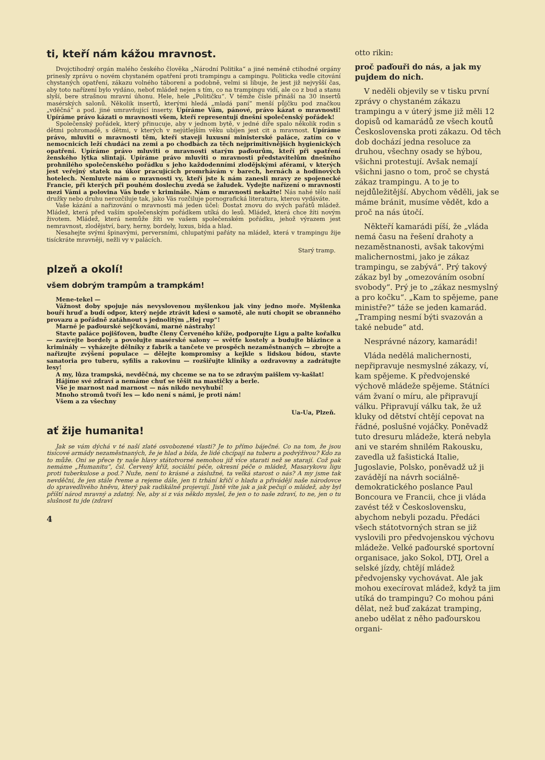ti, kteří nám kážou mravnost.
Dvojctihodný orgán malého českého člověka „Národní Politika“ a jiné neméně ctihodné orgány prinesly zprávu o novém chystaném opatření proti trampingu a campingu. Politicka vedle citování chystaných opatření, zákazu volného táborení a podobně, velmi si libuje, že jest již nejvyšší čas, aby toto nařízení bylo vydáno, neboť mládež nejen s tím, co na trampingu vidí, ale co z bud a stanu slyší, bere strašnou mravní úhonu. Hele, hele „Političku“. V témže čísle přináší na 30 insertů masérských salonů. Několik insertů, kterými hledá „mladá paní“ menší půjčku pod značkou „vděčná“ a pod. jiné umravňující inserty. Upíráme Vám, pánové, právo kázat o mravnosti! Upíráme právo kázati o mravnosti všem, kteří representují dnešní společenský pořádek!
Společenský pořádek, který přinucuje, aby v jednom bytě, v jedné díře spalo několik rodin s dětmi pohromadě, s dětmi, v kterých v nejútlejším věku ubíjen jest cit a mravnost. Upíráme právo, mluviti o mravnosti těm, kteří staveji luxusní ministerské paláce, zatím co v nemocnicích leží chudáci na zemi a po chodbách za těch nejprimitivnějších hygienických opatření. Upíráme právo mluviti o mravnosti starým paďourům, kteří při spatření ženského lýtka slintají. Upíráme právo mluviti o mravnosti představitelům dnešního prohnilého společenského pořádku s jeho každodenními zlodějskými aférami, v kterých jest veřejný statek na úkor pracujících promrhávám v barech, hernách a hodinových hotelech. Nemluvte nám o mravnosti vy, kteří jste k nám zanesli mravy ze spojenecké Francie, při kterých při pouhém doslechu zvedá se žaludek. Vydejte nařízení o mravnosti mezi Vámi a polovina Vás bude v kriminále. Nám o mravnosti nekažte! Nás nahé tělo naší družky nebo druhu nerozčiluje tak, jako Vás rozčiluje pornografická literatura, kterou vydáváte.
Vaše kázání a nařizování o mravnosti má jeden účel: Dostat znovu do svých pařátů mládež. Mládež, která před vaším společenským pořádkem utíká do lesů. Mládež, která chce žíti novým životem. Mládež, která nemůže žíti ve vašem společenském pořádku, jehož výrazem jest nemravnost, zlodějství, bary, herny, bordely, luxus, bída a hlad.
Nesahejte svými špinavými, perversními, chlupatými pařáty na mládež, která v trampingu žije tisíckráte mravněji, nežli vy v palácích.
Starý tramp.
plzeň a okolí!
všem dobrým trampům a trampkám!
Mene-tekel —
Vážnost doby spojuje nás nevyslovenou myšlenkou jak viny jedno moře. Myšlenka bouří hruď a budí odpor, který nejde ztrávit kdesi o samotě, ale nutí chopit se obranného provazu a pořádně zatáhnout s jednolitým „Hej rup“!
Marné je paďourské sejčkování, marné nástrahy!
Stavte paláce pojišťoven, buďte členy Červeného kříže, podporujte Ligu a palte kořalku — zavírejte bordely a povolujte masérské salony — světťe kostely a budujte blázince a kriminály — vyházejte dělníky z fabrik a tančete ve prospěch nezaměstnaných — zbrojte a nařizujte zvýšení populace — dělejte kompromisy a kejkle s lidskou bídou, stavte sanatoria pro tuberu, syfilis a rakovinu — rozšiřujte kliniky a ozdravovny a zadrátujte lesy!
A my, lůza trampská, nevděčná, my chceme se na to se zdravým paišlem vy-kašlat!
Hájíme své zdraví a nemáme chuť se těšit na mastičky a berle.
Vše je marnost nad marnost — nás nikdo nevyhubí!
Mnoho stromů tvoří les — kdo není s námi, je proti nám!
Všem a za všechny
Ua-Ua, Plzeň.
ať žije humanita!
Jak se vám dýchá v té naší zlaté osvobozené vlasti? Je to přímo báječné. Co na tom, že jsou tisícové armády nezaměstnaných, že je hlad a bída, že lidé chcípají na tuberu a podvýživou? Kdo za to může. Oni se přece ty naše hlavy státotvorné nemohou již více starati než se starají. Což pak nemáme „Humanitu“, čsl. Červený kříž, sociální péče, okresní péče o mládež, Masarykovu ligu proti tuberkulose a pod.? Nuže, není to krásné a záslužné, ta velká starost o nás? A my jsme tak nevděčni, že jen stále řveme a rejeme dále, jen ti trhání křičí o hladu a přivádějí naše národovce do spravedlivého hněvu, který pak radikálně projevují. Jistě víte jak a jak pečují o mládež, aby byl příští národ mravný a zdatný. Ne, aby si z vás někdo myslel, že jen o to naše zdraví, to ne, jen o tu slušnost tu jde (zdraví
4
otto rikin:
proč paďouři do nás, a jak my pujdem do nich.
V neděli objevily se v tisku první zprávy o chystaném zákazu trampingu a v úterý jsme již měli 12 dopisů od kamarádů ze všech koutů Československa proti zákazu. Od těch dob dochází jedna resoluce za druhou, všechny osady se hýbou, všichni protestují. Avšak nemají všichni jasno o tom, proč se chystá zákaz trampingu. A to je to nejdůležitější. Abychom věděli, jak se máme bránit, musíme vědět, kdo a proč na nás útočí.
Někteří kamarádi píší, že „vláda nemá času na řešení drahoty a nezaměstnanosti, avšak takovými malichernostmi, jako je zákaz trampingu, se zabývá“. Prý takový zákaz byl by „omezováním osobní svobody“. Prý je to „zákaz nesmyslný a pro kočku“. „Kam to spějeme, pane ministře?“ táže se jeden kamarád. „Tramping nesmí býti svazován a také nebude“ atd.
Nesprávné názory, kamarádi!
Vláda nedělá malichernosti, nepřipravuje nesmyslné zákazy, ví, kam spějeme. K předvojenské výchově mládeže spějeme. Státníci vám žvaní o míru, ale připravují válku. Připravují válku tak, že už kluky od dětství chtějí cepovat na řádné, poslušné vojáčky. Poněvadž tuto dresuru mládeže, která nebyla ani ve starém shnilém Rakousku, zavedla už fašistická Italie, Jugoslavie, Polsko, poněvadž už ji zavádějí na návrh sociálně-demokratického poslance Paul Boncoura ve Francii, chce ji vláda zavést též v Československu, abychom nebyli pozadu. Předáci všech státotvorných stran se již vyslovili pro předvojenskou výchovu mládeže. Velké paďourské sportovní organisace, jako Sokol, DTJ, Orel a selské jízdy, chtějí mládež předvojensky vychovávat. Ale jak mohou execírovat mládež, když ta jim utíká do trampingu? Co mohou páni dělat, než buď zakázat tramping, anebo udělat z něho paďourskou organi-